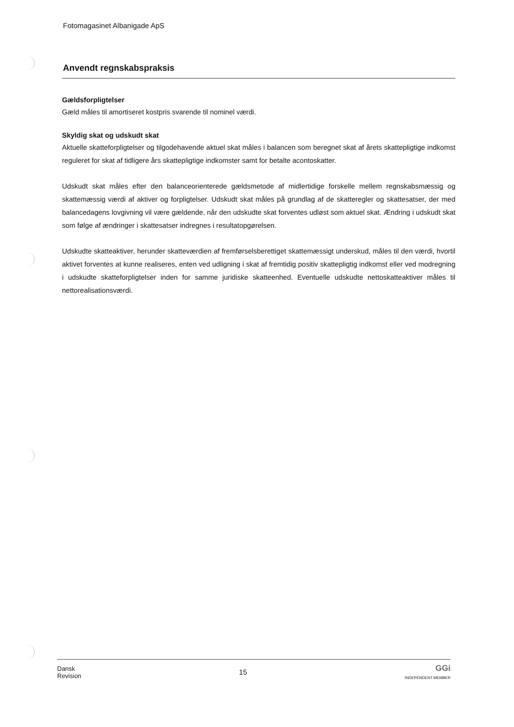Fotomagasinet Albanigade ApS
Anvendt regnskabspraksis
Gældsforpligtelser
Gæld måles til amortiseret kostpris svarende til nominel værdi.
Skyldig skat og udskudt skat
Aktuelle skatteforpligtelser og tilgodehavende aktuel skat måles i balancen som beregnet skat af årets skatte­pligtige indkomst reguleret for skat af tidligere års skattepligtige indkomster samt for betalte acontoskatter.
Udskudt skat måles efter den balanceorienterede gældsmetode af midlertidige forskelle mellem regnskabsmæs­sig og skattemæssig værdi af aktiver og forpligtelser. Udskudt skat måles på grundlag af de skatteregler og skat­tesatser, der med balancedagens lovgivning vil være gældende, når den udskudte skat forventes udløst som ak­tuel skat. Ændring i udskudt skat som følge af ændringer i skattesatser indregnes i resultatopgørelsen.
Udskudte skatteaktiver, herunder skatteværdien af fremførselsberettiget skattemæssigt underskud, måles til den værdi, hvortil aktivet forventes at kunne realiseres, enten ved udligning i skat af fremtidig positiv skattepligtig indkomst eller ved modregning i udskudte skatteforpligtelser inden for samme juridiske skatteenhed. Eventuelle udskudte nettoskatteaktiver måles til nettorealisationsværdi.
Dansk
Revision
15
GGi
INDEPENDENT MEMBER